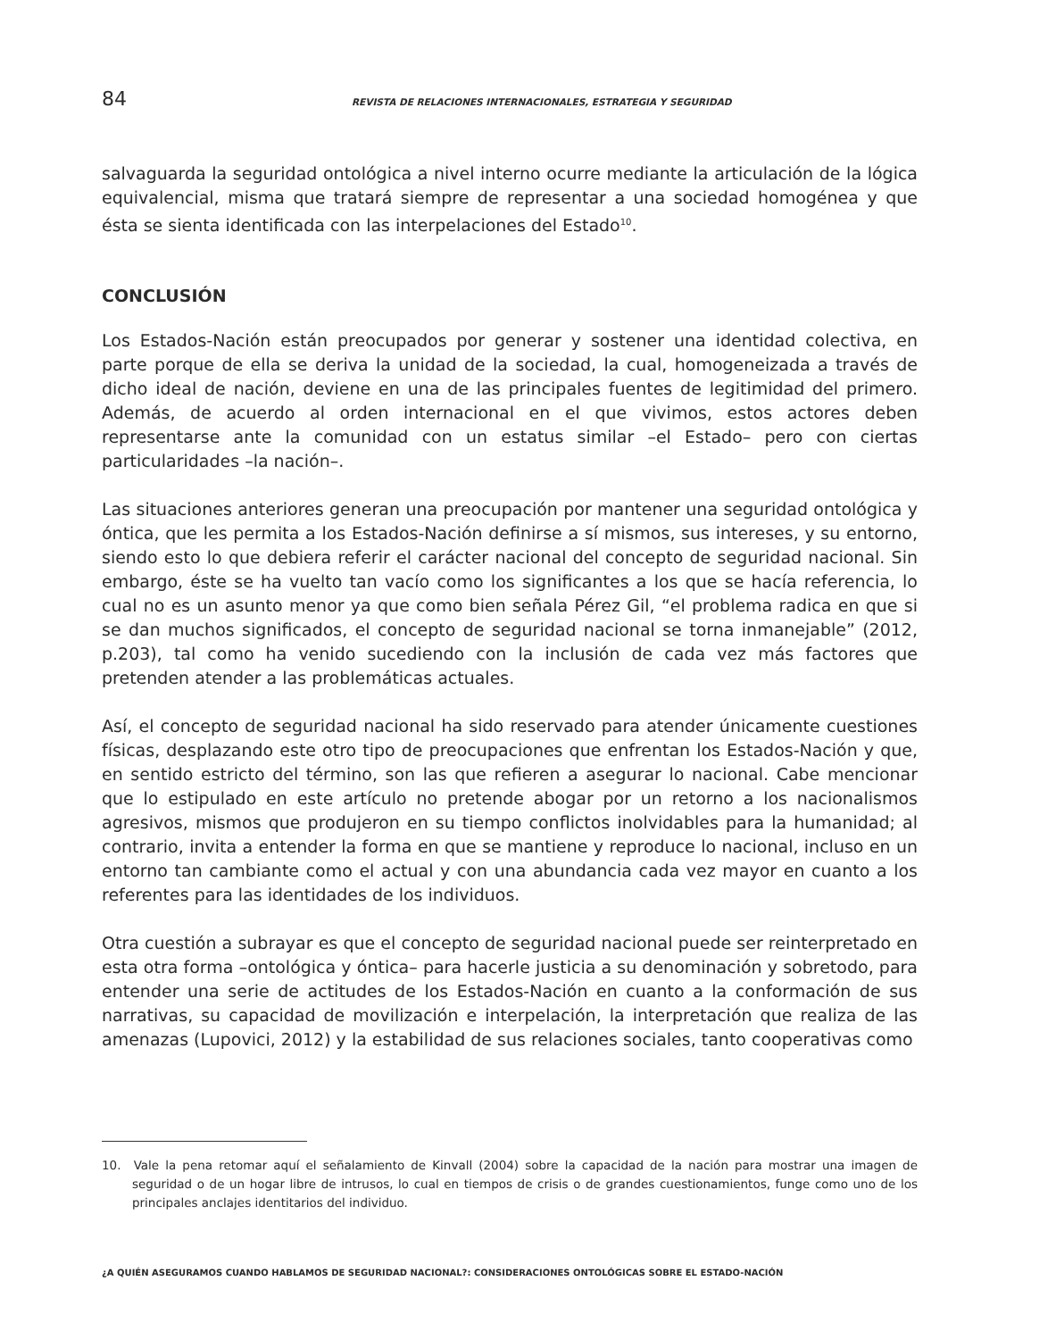84 REVISTA DE RELACIONES INTERNACIONALES, ESTRATEGIA Y SEGURIDAD
salvaguarda la seguridad ontológica a nivel interno ocurre mediante la articulación de la lógica equivalencial, misma que tratará siempre de representar a una sociedad homogénea y que ésta se sienta identificada con las interpelaciones del Estado<sup>10</sup>.
CONCLUSIÓN
Los Estados-Nación están preocupados por generar y sostener una identidad colectiva, en parte porque de ella se deriva la unidad de la sociedad, la cual, homogeneizada a través de dicho ideal de nación, deviene en una de las principales fuentes de legitimidad del primero. Además, de acuerdo al orden internacional en el que vivimos, estos actores deben representarse ante la comunidad con un estatus similar –el Estado– pero con ciertas particularidades –la nación–.
Las situaciones anteriores generan una preocupación por mantener una seguridad ontológica y óntica, que les permita a los Estados-Nación definirse a sí mismos, sus intereses, y su entorno, siendo esto lo que debiera referir el carácter nacional del concepto de seguridad nacional. Sin embargo, éste se ha vuelto tan vacío como los significantes a los que se hacía referencia, lo cual no es un asunto menor ya que como bien señala Pérez Gil, “el problema radica en que si se dan muchos significados, el concepto de seguridad nacional se torna inmanejable” (2012, p.203), tal como ha venido sucediendo con la inclusión de cada vez más factores que pretenden atender a las problemáticas actuales.
Así, el concepto de seguridad nacional ha sido reservado para atender únicamente cuestiones físicas, desplazando este otro tipo de preocupaciones que enfrentan los Estados-Nación y que, en sentido estricto del término, son las que refieren a asegurar lo nacional. Cabe mencionar que lo estipulado en este artículo no pretende abogar por un retorno a los nacionalismos agresivos, mismos que produjeron en su tiempo conflictos inolvidables para la humanidad; al contrario, invita a entender la forma en que se mantiene y reproduce lo nacional, incluso en un entorno tan cambiante como el actual y con una abundancia cada vez mayor en cuanto a los referentes para las identidades de los individuos.
Otra cuestión a subrayar es que el concepto de seguridad nacional puede ser reinterpretado en esta otra forma –ontológica y óntica– para hacerle justicia a su denominación y sobretodo, para entender una serie de actitudes de los Estados-Nación en cuanto a la conformación de sus narrativas, su capacidad de movilización e interpelación, la interpretación que realiza de las amenazas (Lupovici, 2012) y la estabilidad de sus relaciones sociales, tanto cooperativas como
10. Vale la pena retomar aquí el señalamiento de Kinvall (2004) sobre la capacidad de la nación para mostrar una imagen de seguridad o de un hogar libre de intrusos, lo cual en tiempos de crisis o de grandes cuestionamientos, funge como uno de los principales anclajes identitarios del individuo.
¿A QUIÉN ASEGURAMOS CUANDO HABLAMOS DE SEGURIDAD NACIONAL?: CONSIDERACIONES ONTOLÓGICAS SOBRE EL ESTADO-NACIÓN